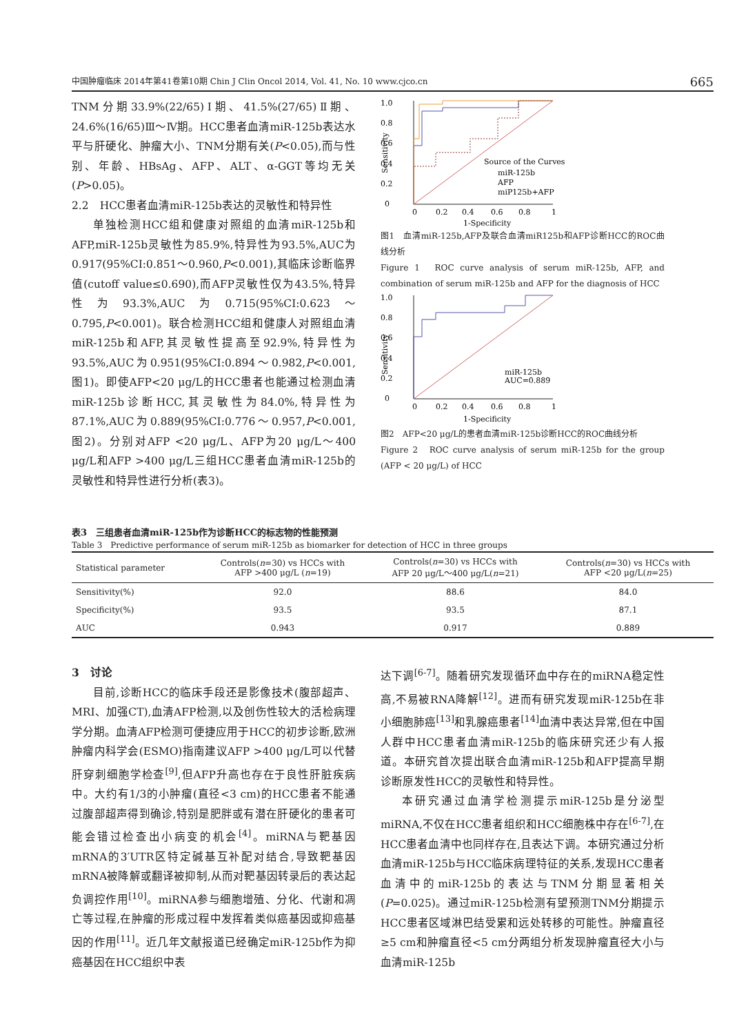中国肿瘤临床 2014年第41卷第10期 Chin J Clin Oncol 2014, Vol. 41, No. 10 www.cjco.cn 665
TNM分期33.9%(22/65)Ⅰ期、41.5%(27/65)Ⅱ期、24.6%(16/65)Ⅲ～Ⅳ期。HCC患者血清miR-125b表达水平与肝硬化、肿瘤大小、TNM分期有关(P<0.05),而与性别、年龄、HBsAg、AFP、ALT、α-GGT等均无关(P>0.05)。
2.2　HCC患者血清miR-125b表达的灵敏性和特异性
单独检测HCC组和健康对照组的血清miR-125b和AFP,miR-125b灵敏性为85.9%,特异性为93.5%,AUC为0.917(95%CI:0.851～0.960,P<0.001),其临床诊断临界值(cutoff value≤0.690),而AFP灵敏性仅为43.5%,特异性为93.3%,AUC为0.715(95%CI:0.623～0.795,P<0.001)。联合检测HCC组和健康人对照组血清miR-125b和AFP,其灵敏性提高至92.9%,特异性为93.5%,AUC为0.951(95%CI:0.894～0.982,P<0.001,图1)。即使AFP<20 μg/L的HCC患者也能通过检测血清miR-125b诊断HCC,其灵敏性为84.0%,特异性为87.1%,AUC为0.889(95%CI:0.776～0.957,P<0.001,图2)。分别对AFP <20 μg/L、AFP为20 μg/L～400 μg/L和AFP >400 μg/L三组HCC患者血清miR-125b的灵敏性和特异性进行分析(表3)。
1.0
0.8
0.6
0.4
0.2
0
Sensitivity
Source of the Curves
miR-125b
AFP
miP125b+AFP
0
0.2
0.4
0.6
0.8
1
1-Specificity
图1　血清miR-125b,AFP及联合血清miR125b和AFP诊断HCC的ROC曲线分析
Figure 1　ROC curve analysis of serum miR-125b, AFP, and combination of serum miR-125b and AFP for the diagnosis of HCC
1.0
0.8
0.6
0.4
0.2
0
Sensitivity
miR-125b
AUC=0.889
0
0.2
0.4
0.6
0.8
1
1-Specificity
图2　AFP<20 μg/L的患者血清miR-125b诊断HCC的ROC曲线分析
Figure 2　ROC curve analysis of serum miR-125b for the group (AFP < 20 μg/L) of HCC
表3　三组患者血清miR-125b作为诊断HCC的标志物的性能预测
Table 3　Predictive performance of serum miR-125b as biomarker for detection of HCC in three groups
| Statistical parameter | Controls( n =30) vs HCCs with AFP >400 μg/L ( n =19) | Controls( n =30) vs HCCs with AFP 20 μg/L～400 μg/L( n =21) | Controls( n =30) vs HCCs with AFP <20 μg/L( n =25) |
| --- | --- | --- | --- |
| Sensitivity(%) | 92.0 | 88.6 | 84.0 |
| Specificity(%) | 93.5 | 93.5 | 87.1 |
| AUC | 0.943 | 0.917 | 0.889 |
3　讨论
目前,诊断HCC的临床手段还是影像技术(腹部超声、MRI、加强CT),血清AFP检测,以及创伤性较大的活检病理学分期。血清AFP检测可便捷应用于HCC的初步诊断,欧洲肿瘤内科学会(ESMO)指南建议AFP >400 μg/L可以代替肝穿刺细胞学检查<sup>[9]</sup>,但AFP升高也存在于良性肝脏疾病中。大约有1/3的小肿瘤(直径<3 cm)的HCC患者不能通过腹部超声得到确诊,特别是肥胖或有潜在肝硬化的患者可能会错过检查出小病变的机会<sup>[4]</sup>。miRNA与靶基因mRNA的3′UTR区特定碱基互补配对结合,导致靶基因mRNA被降解或翻译被抑制,从而对靶基因转录后的表达起负调控作用<sup>[10]</sup>。miRNA参与细胞增殖、分化、代谢和凋亡等过程,在肿瘤的形成过程中发挥着类似癌基因或抑癌基因的作用<sup>[11]</sup>。近几年文献报道已经确定miR-125b作为抑癌基因在HCC组织中表
达下调<sup>[6-7]</sup>。随着研究发现循环血中存在的miRNA稳定性高,不易被RNA降解<sup>[12]</sup>。进而有研究发现miR-125b在非小细胞肺癌<sup>[13]</sup>和乳腺癌患者<sup>[14]</sup>血清中表达异常,但在中国人群中HCC患者血清miR-125b的临床研究还少有人报道。本研究首次提出联合血清miR-125b和AFP提高早期诊断原发性HCC的灵敏性和特异性。
本研究通过血清学检测提示miR-125b是分泌型miRNA,不仅在HCC患者组织和HCC细胞株中存在<sup>[6-7]</sup>,在HCC患者血清中也同样存在,且表达下调。本研究通过分析血清miR-125b与HCC临床病理特征的关系,发现HCC患者血清中的miR-125b的表达与TNM分期显著相关(P=0.025)。通过miR-125b检测有望预测TNM分期提示HCC患者区域淋巴结受累和远处转移的可能性。肿瘤直径≥5 cm和肿瘤直径<5 cm分两组分析发现肿瘤直径大小与血清miR-125b